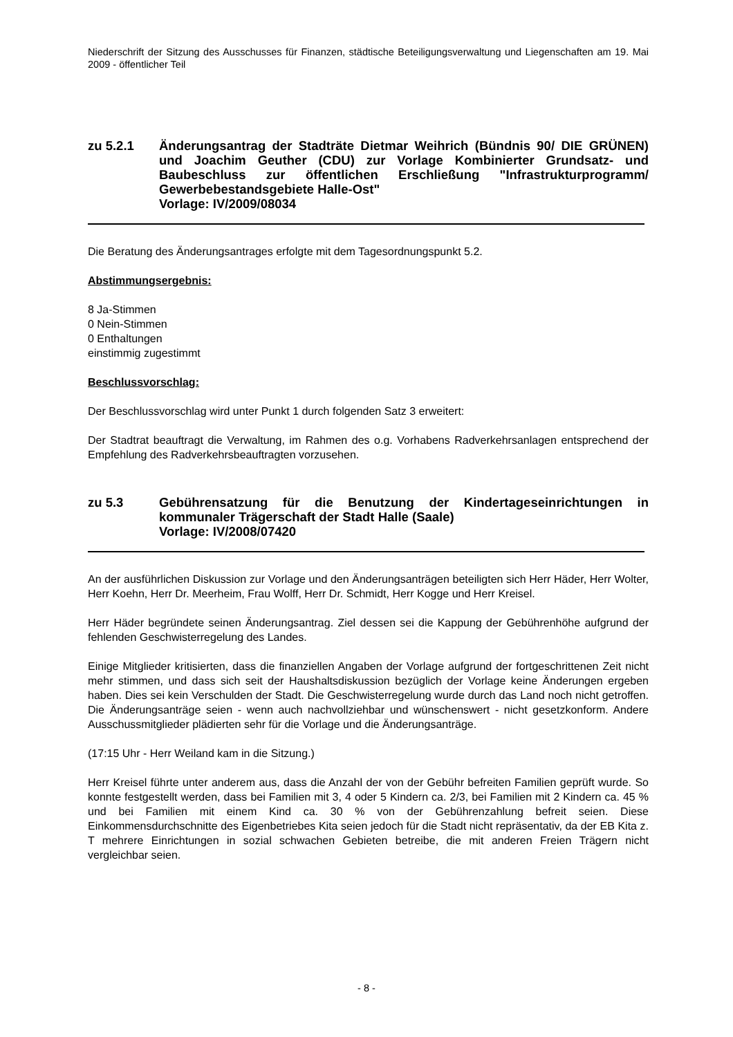Niederschrift der Sitzung des Ausschusses für Finanzen, städtische Beteiligungsverwaltung und Liegenschaften am 19. Mai 2009 - öffentlicher Teil
zu 5.2.1 Änderungsantrag der Stadträte Dietmar Weihrich (Bündnis 90/ DIE GRÜNEN) und Joachim Geuther (CDU) zur Vorlage Kombinierter Grundsatz- und Baubeschluss zur öffentlichen Erschließung "Infrastrukturprogramm/ Gewerbebestandsgebiete Halle-Ost"
Vorlage: IV/2009/08034
Die Beratung des Änderungsantrages erfolgte mit dem Tagesordnungspunkt 5.2.
Abstimmungsergebnis:
8 Ja-Stimmen
0 Nein-Stimmen
0 Enthaltungen
einstimmig zugestimmt
Beschlussvorschlag:
Der Beschlussvorschlag wird unter Punkt 1 durch folgenden Satz 3 erweitert:
Der Stadtrat beauftragt die Verwaltung, im Rahmen des o.g. Vorhabens Radverkehrsanlagen entsprechend der Empfehlung des Radverkehrsbeauftragten vorzusehen.
zu 5.3 Gebührensatzung für die Benutzung der Kindertageseinrichtungen in kommunaler Trägerschaft der Stadt Halle (Saale)
Vorlage: IV/2008/07420
An der ausführlichen Diskussion zur Vorlage und den Änderungsanträgen beteiligten sich Herr Häder, Herr Wolter, Herr Koehn, Herr Dr. Meerheim, Frau Wolff, Herr Dr. Schmidt, Herr Kogge und Herr Kreisel.
Herr Häder begründete seinen Änderungsantrag. Ziel dessen sei die Kappung der Gebührenhöhe aufgrund der fehlenden Geschwisterregelung des Landes.
Einige Mitglieder kritisierten, dass die finanziellen Angaben der Vorlage aufgrund der fortgeschrittenen Zeit nicht mehr stimmen, und dass sich seit der Haushaltsdiskussion bezüglich der Vorlage keine Änderungen ergeben haben. Dies sei kein Verschulden der Stadt. Die Geschwisterregelung wurde durch das Land noch nicht getroffen. Die Änderungsanträge seien - wenn auch nachvollziehbar und wünschenswert - nicht gesetzkonform. Andere Ausschussmitglieder plädierten sehr für die Vorlage und die Änderungsanträge.
(17:15 Uhr - Herr Weiland kam in die Sitzung.)
Herr Kreisel führte unter anderem aus, dass die Anzahl der von der Gebühr befreiten Familien geprüft wurde. So konnte festgestellt werden, dass bei Familien mit 3, 4 oder 5 Kindern ca. 2/3, bei Familien mit 2 Kindern ca. 45 % und bei Familien mit einem Kind ca. 30 % von der Gebührenzahlung befreit seien. Diese Einkommensdurchschnitte des Eigenbetriebes Kita seien jedoch für die Stadt nicht repräsentativ, da der EB Kita z. T mehrere Einrichtungen in sozial schwachen Gebieten betreibe, die mit anderen Freien Trägern nicht vergleichbar seien.
- 8 -